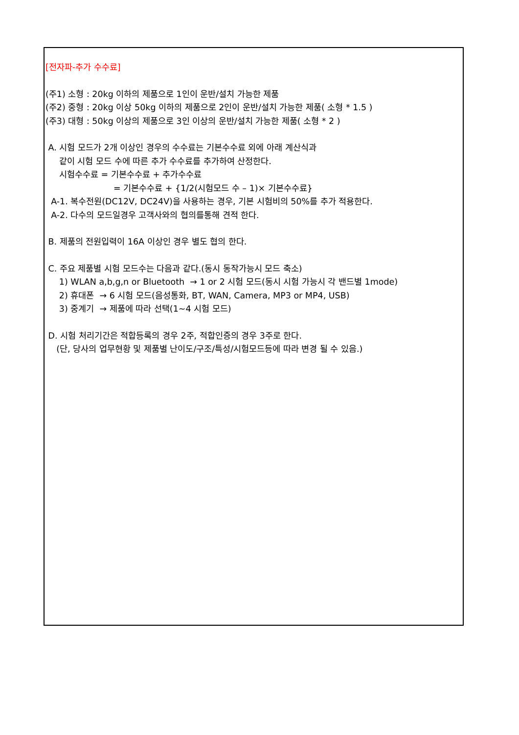[전자파-추가 수수료]
(주1) 소형 : 20kg 이하의 제품으로 1인이 운반/설치 가능한 제품
(주2) 중형 : 20kg 이상 50kg 이하의 제품으로 2인이 운반/설치 가능한 제품( 소형 * 1.5 )
(주3) 대형 : 50kg 이상의 제품으로 3인 이상의 운반/설치 가능한 제품( 소형 * 2 )
A. 시험 모드가 2개 이상인 경우의 수수료는 기본수수료 외에 아래 계산식과
같이 시험 모드 수에 따른 추가 수수료를 추가하여 산정한다.
시험수수료 = 기본수수료 + 추가수수료
= 기본수수료 + {1/2(시험모드 수 – 1)× 기본수수료}
A-1. 복수전원(DC12V, DC24V)을 사용하는 경우, 기본 시험비의 50%를 추가 적용한다.
A-2. 다수의 모드일경우 고객사와의 협의를통해 견적 한다.
B. 제품의 전원입력이 16A 이상인 경우 별도 협의 한다.
C. 주요 제품별 시험 모드수는 다음과 같다.(동시 동작가능시 모드 축소)
1) WLAN a,b,g,n or Bluetooth → 1 or 2 시험 모드(동시 시험 가능시 각 밴드별 1mode)
2) 휴대폰 → 6 시험 모드(음성통화, BT, WAN, Camera, MP3 or MP4, USB)
3) 중계기 → 제품에 따라 선택(1~4 시험 모드)
D. 시험 처리기간은 적합등록의 경우 2주, 적합인증의 경우 3주로 한다.
(단, 당사의 업무현황 및 제품별 난이도/구조/특성/시험모드등에 따라 변경 될 수 있음.)